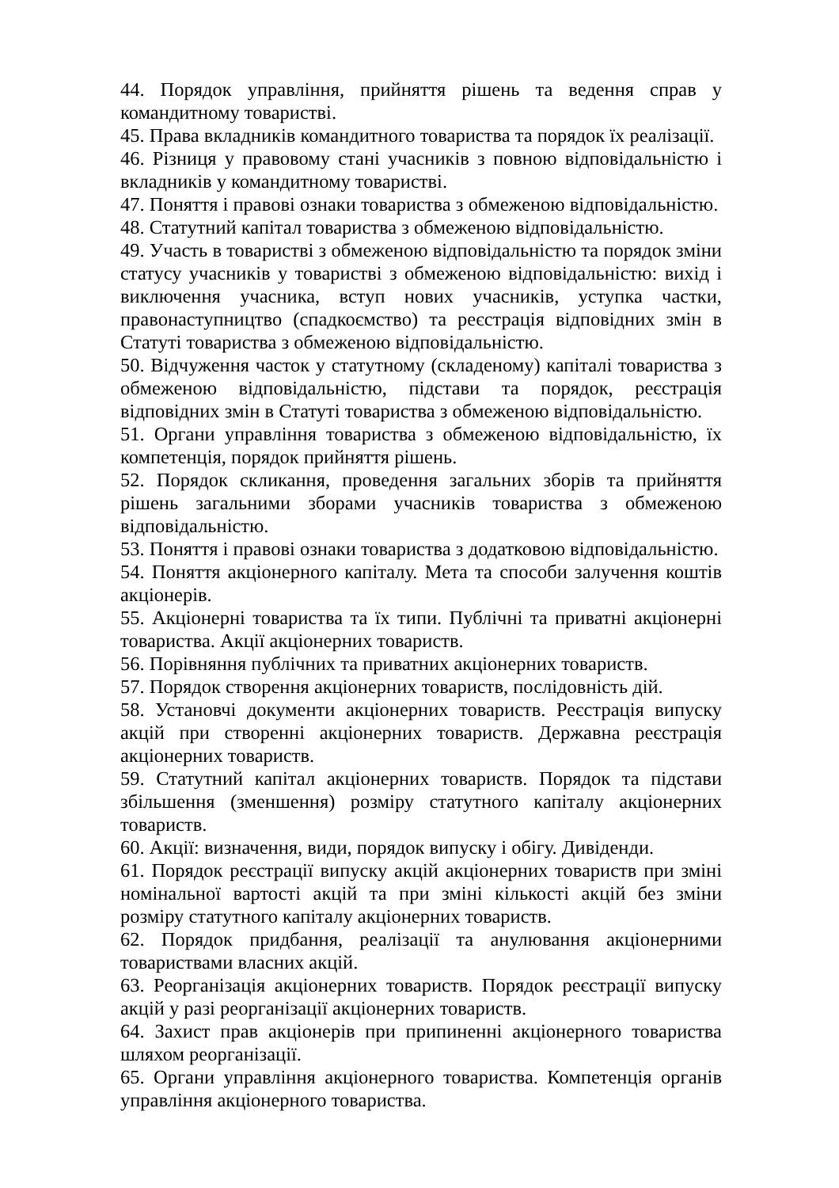44. Порядок управління, прийняття рішень та ведення справ у командитному товаристві.
45. Права вкладників командитного товариства та порядок їх реалізації.
46. Різниця у правовому стані учасників з повною відповідальністю і вкладників у командитному товаристві.
47. Поняття і правові ознаки товариства з обмеженою відповідальністю.
48. Статутний капітал товариства з обмеженою відповідальністю.
49. Участь в товаристві з обмеженою відповідальністю та порядок зміни статусу учасників у товаристві з обмеженою відповідальністю: вихід і виключення учасника, вступ нових учасників, уступка частки, правонаступництво (спадкоємство) та реєстрація відповідних змін в Статуті товариства з обмеженою відповідальністю.
50. Відчуження часток у статутному (складеному) капіталі товариства з обмеженою відповідальністю, підстави та порядок, реєстрація відповідних змін в Статуті товариства з обмеженою відповідальністю.
51. Органи управління товариства з обмеженою відповідальністю, їх компетенція, порядок прийняття рішень.
52. Порядок скликання, проведення загальних зборів та прийняття рішень загальними зборами учасників товариства з обмеженою відповідальністю.
53. Поняття і правові ознаки товариства з додатковою відповідальністю.
54. Поняття акціонерного капіталу. Мета та способи залучення коштів акціонерів.
55. Акціонерні товариства та їх типи. Публічні та приватні акціонерні товариства. Акції акціонерних товариств.
56. Порівняння публічних та приватних акціонерних товариств.
57. Порядок створення акціонерних товариств, послідовність дій.
58. Установчі документи акціонерних товариств. Реєстрація випуску акцій при створенні акціонерних товариств. Державна реєстрація акціонерних товариств.
59. Статутний капітал акціонерних товариств. Порядок та підстави збільшення (зменшення) розміру статутного капіталу акціонерних товариств.
60. Акції: визначення, види, порядок випуску і обігу. Дивіденди.
61. Порядок реєстрації випуску акцій акціонерних товариств при зміні номінальної вартості акцій та при зміні кількості акцій без зміни розміру статутного капіталу акціонерних товариств.
62. Порядок придбання, реалізації та анулювання акціонерними товариствами власних акцій.
63. Реорганізація акціонерних товариств. Порядок реєстрації випуску акцій у разі реорганізації акціонерних товариств.
64. Захист прав акціонерів при припиненні акціонерного товариства шляхом реорганізації.
65. Органи управління акціонерного товариства. Компетенція органів управління акціонерного товариства.